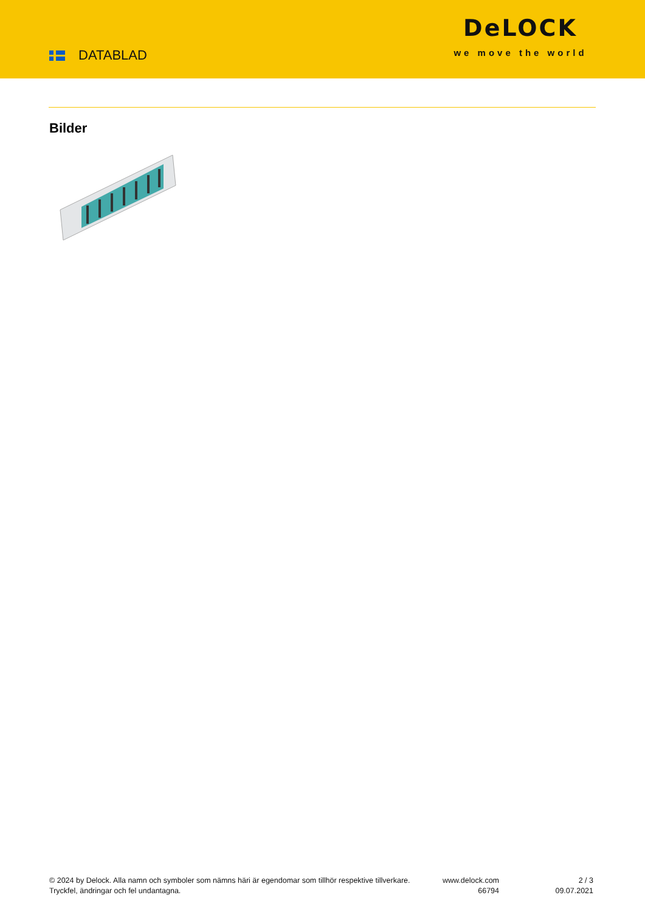DATABLAD
DeLOCK
we move the world
Bilder
© 2024 by Delock. Alla namn och symboler som nämns häri är egendomar som tillhör respektive tillverkare. Tryckfel, ändringar och fel undantagna.
www.delock.com
66794
2 / 3
09.07.2021